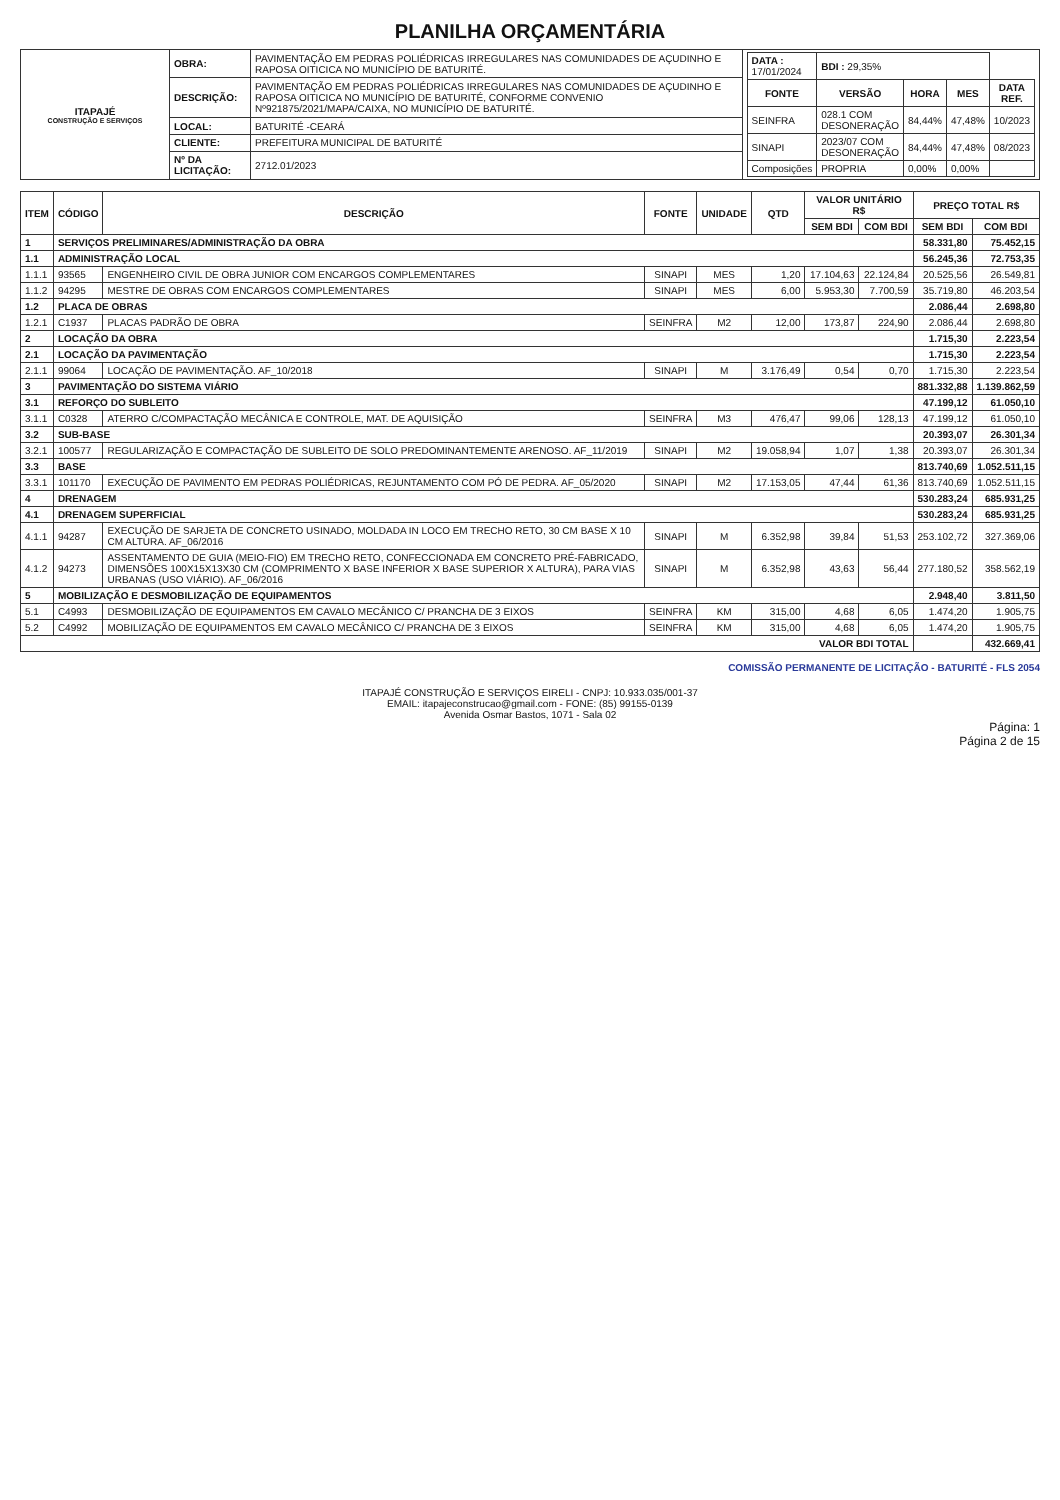PLANILHA ORÇAMENTÁRIA
| ITAPAJÉ CONSTRUÇÃO E SERVIÇOS | OBRA: | PAVIMENTAÇÃO EM PEDRAS POLIÉDRICAS IRREGULARES NAS COMUNIDADES DE AÇUDINHO E RAPOSA OITICICA NO MUNICÍPIO DE BATURITÉ. | / DATA : 17/01/2024 / BDI : 29,35% / / / / / FONTE / VERSÃO / HORA / MES / DATA REF. / / SEINFRA / 028.1 COM DESONERAÇÃO / 84,44% / 47,48% / 10/2023 / / SINAPI / 2023/07 COM DESONERAÇÃO / 84,44% / 47,48% / 08/2023 / / Composições / PROPRIA / 0,00% / 0,00% / / |
| | DESCRIÇÃO: | PAVIMENTAÇÃO EM PEDRAS POLIÉDRICAS IRREGULARES NAS COMUNIDADES DE AÇUDINHO E RAPOSA OITICICA NO MUNICÍPIO DE BATURITÉ, CONFORME CONVENIO Nº921875/2021/MAPA/CAIXA, NO MUNICÍPIO DE BATURITÉ. | |
| | LOCAL: | BATURITÉ -CEARÁ | |
| | CLIENTE: | PREFEITURA MUNICIPAL DE BATURITÉ | |
| | Nº DA LICITAÇÃO: | 2712.01/2023 | |
| ITEM | CÓDIGO | DESCRIÇÃO | FONTE | UNIDADE | QTD | VALOR UNITÁRIO R$ | | PREÇO TOTAL R$ | |
| --- | --- | --- | --- | --- | --- | --- | --- | --- | --- |
| | | | | | | SEM BDI | COM BDI | SEM BDI | COM BDI |
| 1 | SERVIÇOS PRELIMINARES/ADMINISTRAÇÃO DA OBRA | | | | | | | 58.331,80 | 75.452,15 |
| 1.1 | ADMINISTRAÇÃO LOCAL | | | | | | | 56.245,36 | 72.753,35 |
| 1.1.1 | 93565 | ENGENHEIRO CIVIL DE OBRA JUNIOR COM ENCARGOS COMPLEMENTARES | SINAPI | MES | 1,20 | 17.104,63 | 22.124,84 | 20.525,56 | 26.549,81 |
| 1.1.2 | 94295 | MESTRE DE OBRAS COM ENCARGOS COMPLEMENTARES | SINAPI | MES | 6,00 | 5.953,30 | 7.700,59 | 35.719,80 | 46.203,54 |
| 1.2 | PLACA DE OBRAS | | | | | | | 2.086,44 | 2.698,80 |
| 1.2.1 | C1937 | PLACAS PADRÃO DE OBRA | SEINFRA | M2 | 12,00 | 173,87 | 224,90 | 2.086,44 | 2.698,80 |
| 2 | LOCAÇÃO DA OBRA | | | | | | | 1.715,30 | 2.223,54 |
| 2.1 | LOCAÇÃO DA PAVIMENTAÇÃO | | | | | | | 1.715,30 | 2.223,54 |
| 2.1.1 | 99064 | LOCAÇÃO DE PAVIMENTAÇÃO. AF_10/2018 | SINAPI | M | 3.176,49 | 0,54 | 0,70 | 1.715,30 | 2.223,54 |
| 3 | PAVIMENTAÇÃO DO SISTEMA VIÁRIO | | | | | | | 881.332,88 | 1.139.862,59 |
| 3.1 | REFORÇO DO SUBLEITO | | | | | | | 47.199,12 | 61.050,10 |
| 3.1.1 | C0328 | ATERRO C/COMPACTAÇÃO MECÂNICA E CONTROLE, MAT. DE AQUISIÇÃO | SEINFRA | M3 | 476,47 | 99,06 | 128,13 | 47.199,12 | 61.050,10 |
| 3.2 | SUB-BASE | | | | | | | 20.393,07 | 26.301,34 |
| 3.2.1 | 100577 | REGULARIZAÇÃO E COMPACTAÇÃO DE SUBLEITO DE SOLO PREDOMINANTEMENTE ARENOSO. AF_11/2019 | SINAPI | M2 | 19.058,94 | 1,07 | 1,38 | 20.393,07 | 26.301,34 |
| 3.3 | BASE | | | | | | | 813.740,69 | 1.052.511,15 |
| 3.3.1 | 101170 | EXECUÇÃO DE PAVIMENTO EM PEDRAS POLIÉDRICAS, REJUNTAMENTO COM PÓ DE PEDRA. AF_05/2020 | SINAPI | M2 | 17.153,05 | 47,44 | 61,36 | 813.740,69 | 1.052.511,15 |
| 4 | DRENAGEM | | | | | | | 530.283,24 | 685.931,25 |
| 4.1 | DRENAGEM SUPERFICIAL | | | | | | | 530.283,24 | 685.931,25 |
| 4.1.1 | 94287 | EXECUÇÃO DE SARJETA DE CONCRETO USINADO, MOLDADA IN LOCO EM TRECHO RETO, 30 CM BASE X 10 CM ALTURA. AF_06/2016 | SINAPI | M | 6.352,98 | 39,84 | 51,53 | 253.102,72 | 327.369,06 |
| 4.1.2 | 94273 | ASSENTAMENTO DE GUIA (MEIO-FIO) EM TRECHO RETO, CONFECCIONADA EM CONCRETO PRÉ-FABRICADO, DIMENSÕES 100X15X13X30 CM (COMPRIMENTO X BASE INFERIOR X BASE SUPERIOR X ALTURA), PARA VIAS URBANAS (USO VIÁRIO). AF_06/2016 | SINAPI | M | 6.352,98 | 43,63 | 56,44 | 277.180,52 | 358.562,19 |
| 5 | MOBILIZAÇÃO E DESMOBILIZAÇÃO DE EQUIPAMENTOS | | | | | | | 2.948,40 | 3.811,50 |
| 5.1 | C4993 | DESMOBILIZAÇÃO DE EQUIPAMENTOS EM CAVALO MECÂNICO C/ PRANCHA DE 3 EIXOS | SEINFRA | KM | 315,00 | 4,68 | 6,05 | 1.474,20 | 1.905,75 |
| 5.2 | C4992 | MOBILIZAÇÃO DE EQUIPAMENTOS EM CAVALO MECÂNICO C/ PRANCHA DE 3 EIXOS | SEINFRA | KM | 315,00 | 4,68 | 6,05 | 1.474,20 | 1.905,75 |
| VALOR BDI TOTAL | | | | | | | | | 432.669,41 |
COMISSÃO PERMANENTE DE LICITAÇÃO - BATURITÉ - FLS 2054
ITAPAJÉ CONSTRUÇÃO E SERVIÇOS EIRELI - CNPJ: 10.933.035/001-37
EMAIL: itapajeconstrucao@gmail.com - FONE: (85) 99155-0139
Avenida Osmar Bastos, 1071 - Sala 02
Página: 1
Página 2 de 15